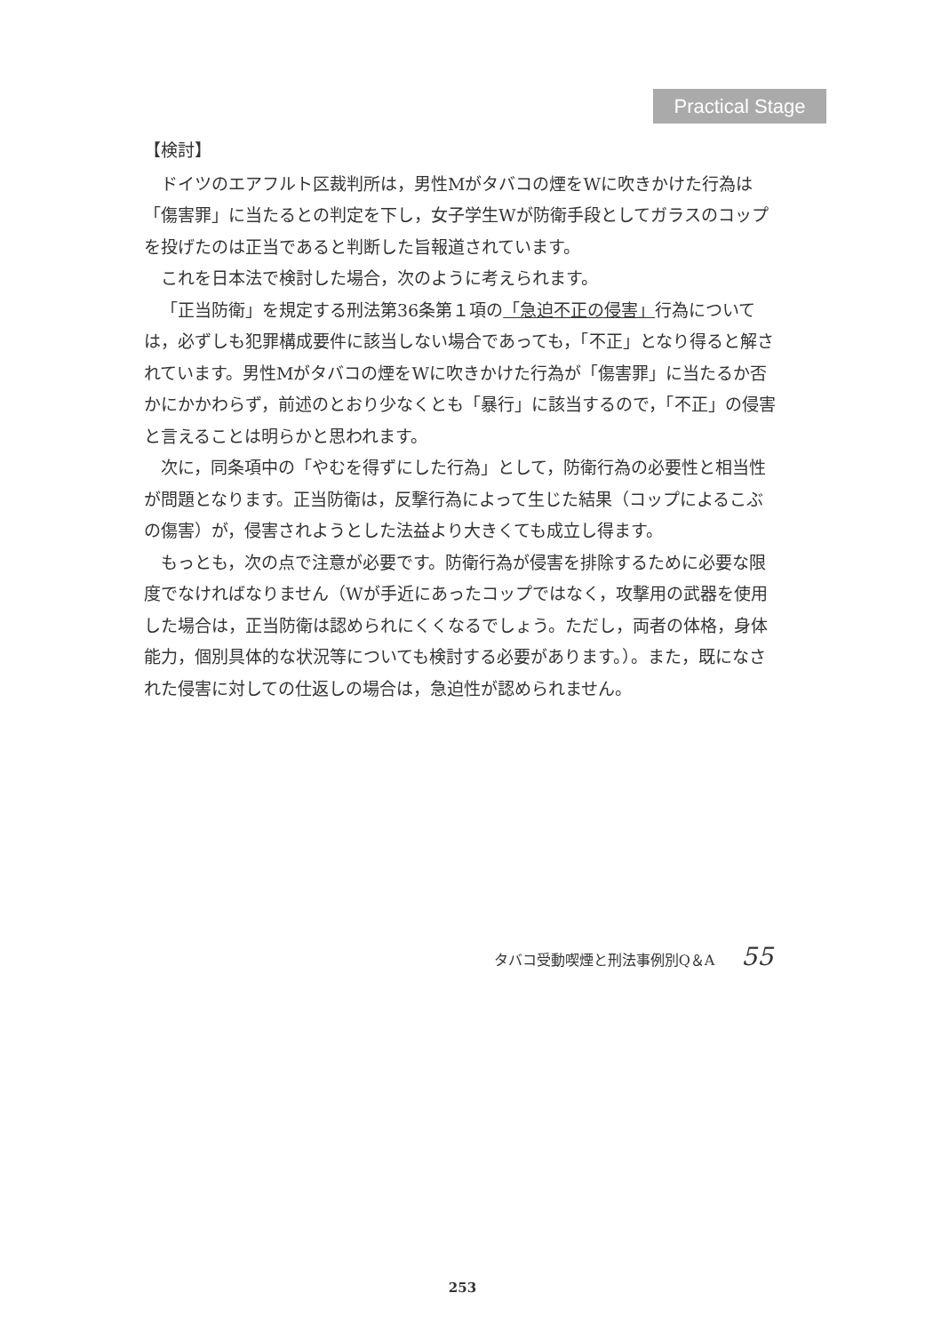Practical Stage
【検討】
ドイツのエアフルト区裁判所は，男性Mがタバコの煙をWに吹きかけた行為は「傷害罪」に当たるとの判定を下し，女子学生Wが防衛手段としてガラスのコップを投げたのは正当であると判断した旨報道されています。
これを日本法で検討した場合，次のように考えられます。
「正当防衛」を規定する刑法第36条第１項の「急迫不正の侵害」行為については，必ずしも犯罪構成要件に該当しない場合であっても，「不正」となり得ると解されています。男性Mがタバコの煙をWに吹きかけた行為が「傷害罪」に当たるか否かにかかわらず，前述のとおり少なくとも「暴行」に該当するので，「不正」の侵害と言えることは明らかと思われます。
次に，同条項中の「やむを得ずにした行為」として，防衛行為の必要性と相当性が問題となります。正当防衛は，反撃行為によって生じた結果（コップによるこぶの傷害）が，侵害されようとした法益より大きくても成立し得ます。
もっとも，次の点で注意が必要です。防衛行為が侵害を排除するために必要な限度でなければなりません（Wが手近にあったコップではなく，攻撃用の武器を使用した場合は，正当防衛は認められにくくなるでしょう。ただし，両者の体格，身体能力，個別具体的な状況等についても検討する必要があります。）。また，既になされた侵害に対しての仕返しの場合は，急迫性が認められません。
タバコ受動喫煙と刑法事例別Q＆A 55
253